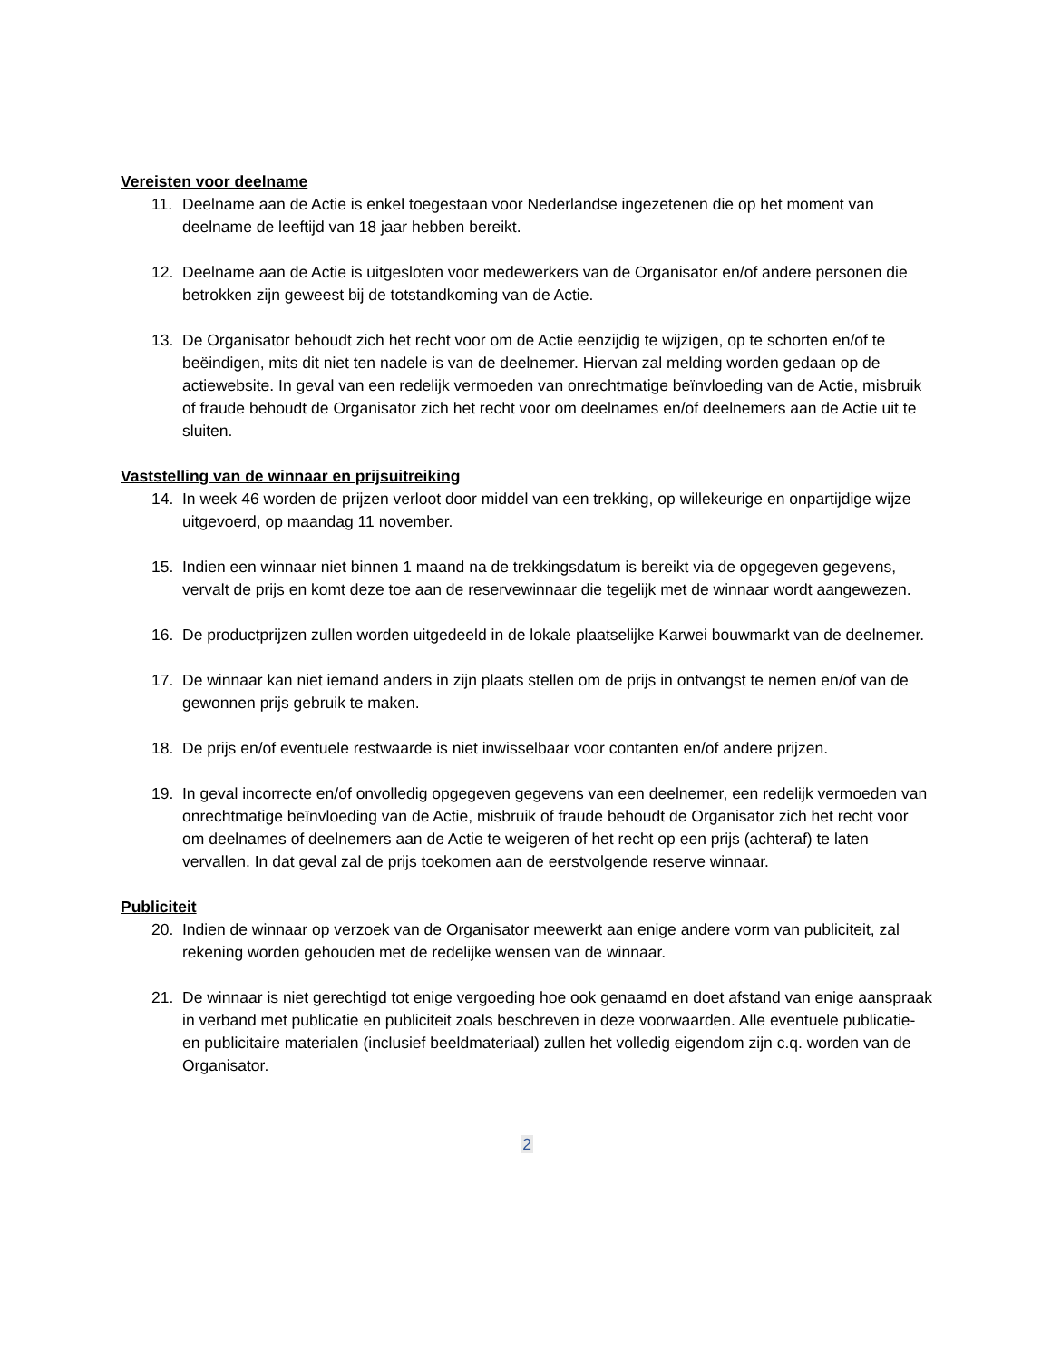Vereisten voor deelname
11. Deelname aan de Actie is enkel toegestaan voor Nederlandse ingezetenen die op het moment van deelname de leeftijd van 18 jaar hebben bereikt.
12. Deelname aan de Actie is uitgesloten voor medewerkers van de Organisator en/of andere personen die betrokken zijn geweest bij de totstandkoming van de Actie.
13. De Organisator behoudt zich het recht voor om de Actie eenzijdig te wijzigen, op te schorten en/of te beëindigen, mits dit niet ten nadele is van de deelnemer. Hiervan zal melding worden gedaan op de actiewebsite. In geval van een redelijk vermoeden van onrechtmatige beïnvloeding van de Actie, misbruik of fraude behoudt de Organisator zich het recht voor om deelnames en/of deelnemers aan de Actie uit te sluiten.
Vaststelling van de winnaar en prijsuitreiking
14. In week 46 worden de prijzen verloot door middel van een trekking, op willekeurige en onpartijdige wijze uitgevoerd, op maandag 11 november.
15. Indien een winnaar niet binnen 1 maand na de trekkingsdatum is bereikt via de opgegeven gegevens, vervalt de prijs en komt deze toe aan de reservewinnaar die tegelijk met de winnaar wordt aangewezen.
16. De productprijzen zullen worden uitgedeeld in de lokale plaatselijke Karwei bouwmarkt van de deelnemer.
17. De winnaar kan niet iemand anders in zijn plaats stellen om de prijs in ontvangst te nemen en/of van de gewonnen prijs gebruik te maken.
18. De prijs en/of eventuele restwaarde is niet inwisselbaar voor contanten en/of andere prijzen.
19. In geval incorrecte en/of onvolledig opgegeven gegevens van een deelnemer, een redelijk vermoeden van onrechtmatige beïnvloeding van de Actie, misbruik of fraude behoudt de Organisator zich het recht voor om deelnames of deelnemers aan de Actie te weigeren of het recht op een prijs (achteraf) te laten vervallen. In dat geval zal de prijs toekomen aan de eerstvolgende reserve winnaar.
Publiciteit
20. Indien de winnaar op verzoek van de Organisator meewerkt aan enige andere vorm van publiciteit, zal rekening worden gehouden met de redelijke wensen van de winnaar.
21. De winnaar is niet gerechtigd tot enige vergoeding hoe ook genaamd en doet afstand van enige aanspraak in verband met publicatie en publiciteit zoals beschreven in deze voorwaarden. Alle eventuele publicatie- en publicitaire materialen (inclusief beeldmateriaal) zullen het volledig eigendom zijn c.q. worden van de Organisator.
2